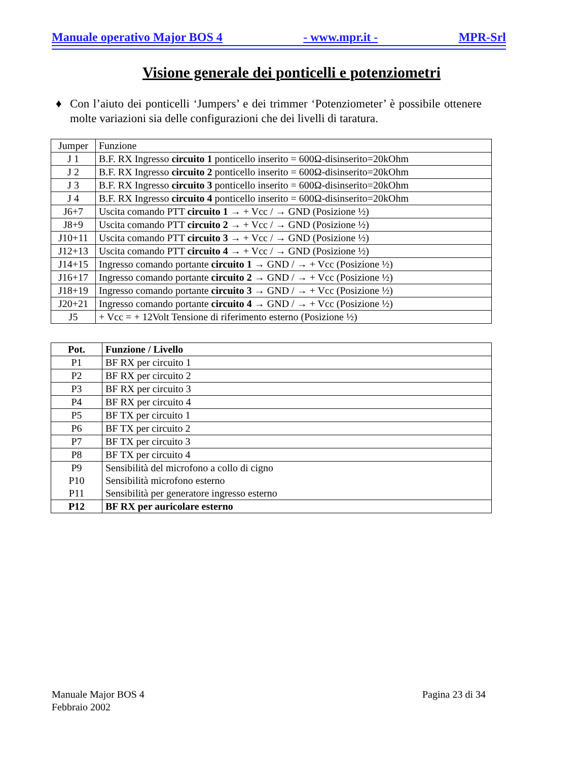Manuale operativo Major BOS 4 - www.mpr.it - MPR-Srl
Visione generale dei ponticelli e potenziometri
♦ Con l’aiuto dei ponticelli ‘Jumpers’ e dei trimmer ‘Potenziometer’ è possibile ottenere molte variazioni sia delle configurazioni che dei livelli di taratura.
| Jumper | Funzione |
| J 1 | B.F. RX Ingresso circuito 1 ponticello inserito = 600Ω-disinserito=20kOhm |
| J 2 | B.F. RX Ingresso circuito 2 ponticello inserito = 600Ω-disinserito=20kOhm |
| J 3 | B.F. RX Ingresso circuito 3 ponticello inserito = 600Ω-disinserito=20kOhm |
| J 4 | B.F. RX Ingresso circuito 4 ponticello inserito = 600Ω-disinserito=20kOhm |
| J6+7 | Uscita comando PTT circuito 1 → + Vcc / → GND (Posizione ½) |
| J8+9 | Uscita comando PTT circuito 2 → + Vcc / → GND (Posizione ½) |
| J10+11 | Uscita comando PTT circuito 3 → + Vcc / → GND (Posizione ½) |
| J12+13 | Uscita comando PTT circuito 4 → + Vcc / → GND (Posizione ½) |
| J14+15 | Ingresso comando portante circuito 1 → GND / → + Vcc (Posizione ½) |
| J16+17 | Ingresso comando portante circuito 2 → GND / → + Vcc (Posizione ½) |
| J18+19 | Ingresso comando portante circuito 3 → GND / → + Vcc (Posizione ½) |
| J20+21 | Ingresso comando portante circuito 4 → GND / → + Vcc (Posizione ½) |
| J5 | + Vcc = + 12Volt Tensione di riferimento esterno (Posizione ½) |
| Pot. | Funzione / Livello |
| --- | --- |
| P1 | BF RX per circuito 1 |
| P2 | BF RX per circuito 2 |
| P3 | BF RX per circuito 3 |
| P4 | BF RX per circuito 4 |
| P5 | BF TX per circuito 1 |
| P6 | BF TX per circuito 2 |
| P7 | BF TX per circuito 3 |
| P8 | BF TX per circuito 4 |
| P9 P10 P11 | Sensibilità del microfono a collo di cigno Sensibilità microfono esterno Sensibilità per generatore ingresso esterno |
| P12 | BF RX per auricolare esterno |
Manuale Major BOS 4
Febbraio 2002 Pagina 23 di 34